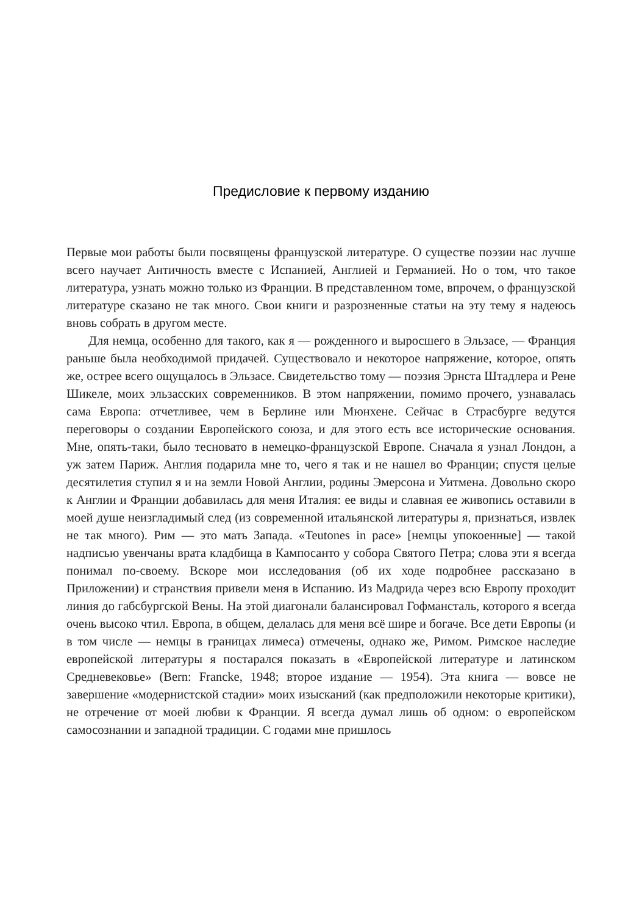Предисловие к первому изданию
Первые мои работы были посвящены французской литературе. О существе поэзии нас лучше всего научает Античность вместе с Испанией, Англией и Германией. Но о том, что такое литература, узнать можно только из Франции. В представленном томе, впрочем, о французской литературе сказано не так много. Свои книги и разрозненные статьи на эту тему я надеюсь вновь собрать в другом месте.
Для немца, особенно для такого, как я — рожденного и выросшего в Эльзасе, — Франция раньше была необходимой придачей. Существовало и некоторое напряжение, которое, опять же, острее всего ощущалось в Эльзасе. Свидетельство тому — поэзия Эрнста Штадлера и Рене Шикеле, моих эльзасских современников. В этом напряжении, помимо прочего, узнавалась сама Европа: отчетливее, чем в Берлине или Мюнхене. Сейчас в Страсбурге ведутся переговоры о создании Европейского союза, и для этого есть все исторические основания. Мне, опять-таки, было тесновато в немецко-французской Европе. Сначала я узнал Лондон, а уж затем Париж. Англия подарила мне то, чего я так и не нашел во Франции; спустя целые десятилетия ступил я и на земли Новой Англии, родины Эмерсона и Уитмена. Довольно скоро к Англии и Франции добавилась для меня Италия: ее виды и славная ее живопись оставили в моей душе неизгладимый след (из современной итальянской литературы я, признаться, извлек не так много). Рим — это мать Запада. «Teutones in pace» [немцы упокоенные] — такой надписью увенчаны врата кладбища в Кампосанто у собора Святого Петра; слова эти я всегда понимал по-своему. Вскоре мои исследования (об их ходе подробнее рассказано в Приложении) и странствия привели меня в Испанию. Из Мадрида через всю Европу проходит линия до габсбургской Вены. На этой диагонали балансировал Гофмансталь, которого я всегда очень высоко чтил. Европа, в общем, делалась для меня всё шире и богаче. Все дети Европы (и в том числе — немцы в границах лимеса) отмечены, однако же, Римом. Римское наследие европейской литературы я постарался показать в «Европейской литературе и латинском Средневековье» (Bern: Francke, 1948; второе издание — 1954). Эта книга — вовсе не завершение «модернистской стадии» моих изысканий (как предположили некоторые критики), не отречение от моей любви к Франции. Я всегда думал лишь об одном: о европейском самосознании и западной традиции. С годами мне пришлось